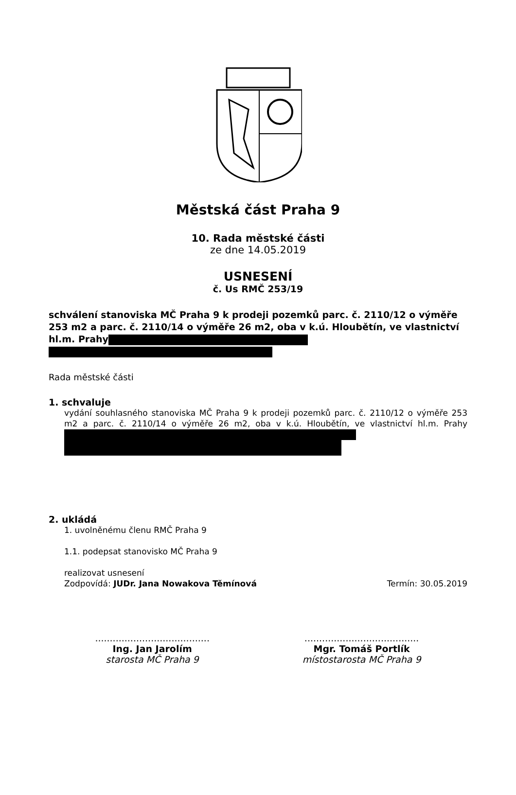Městská část Praha 9
10. Rada městské části
ze dne 14.05.2019
USNESENÍ
č. Us RMČ 253/19
schválení stanoviska MČ Praha 9 k prodeji pozemků parc. č. 2110/12 o výměře 253 m2 a parc. č. 2110/14 o výměře 26 m2, oba v k.ú. Hloubětín, ve vlastnictví hl.m. Prahy
Rada městské části
1. schvaluje
vydání souhlasného stanoviska MČ Praha 9 k prodeji pozemků parc. č. 2110/12 o výměře 253 m2 a parc. č. 2110/14 o výměře 26 m2, oba v k.ú. Hloubětín, ve vlastnictví hl.m. Prahy
2. ukládá
1. uvolněnému členu RMČ Praha 9
1.1. podepsat stanovisko MČ Praha 9
realizovat usnesení
Zodpovídá: JUDr. Jana Nowakova Těmínová Termín: 30.05.2019
.......................................
Ing. Jan Jarolím
starosta MČ Praha 9
.......................................
Mgr. Tomáš Portlík
místostarosta MČ Praha 9